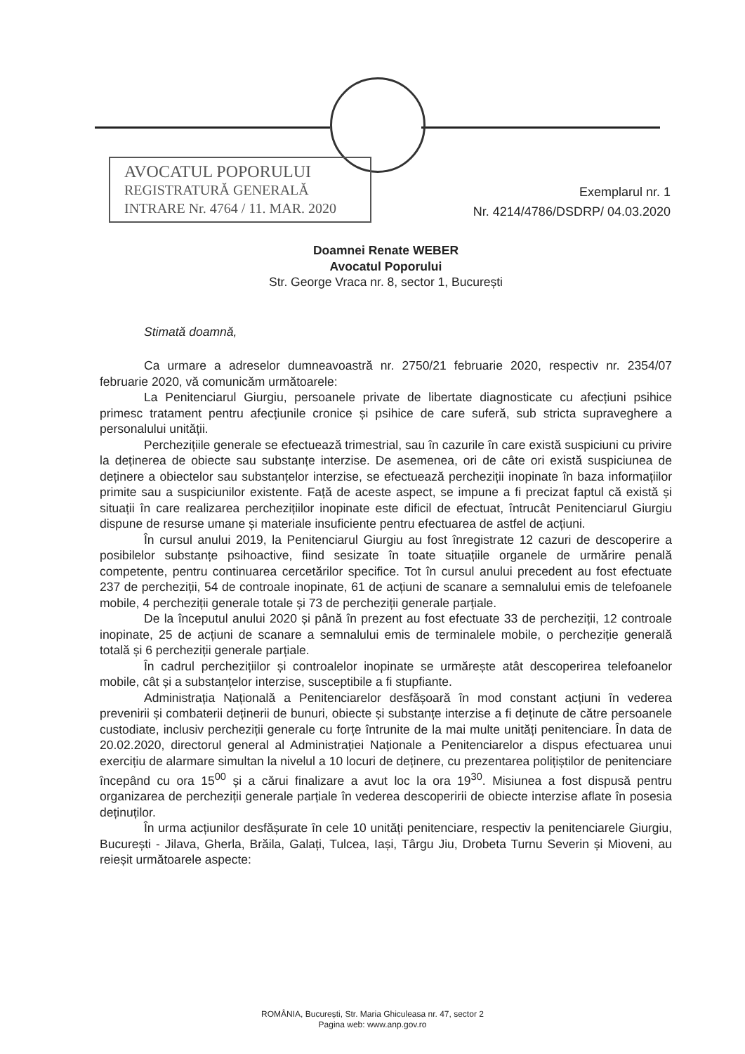AVOCATUL POPORULUI
REGISTRATURĂ GENERALĂ
INTRARE Nr. 4764 / 11. MAR. 2020
Exemplarul nr. 1
Nr. 4214/4786/DSDRP/ 04.03.2020
Doamnei Renate WEBER
Avocatul Poporului
Str. George Vraca nr. 8, sector 1, București
Stimată doamnă,
Ca urmare a adreselor dumneavoastră nr. 2750/21 februarie 2020, respectiv nr. 2354/07 februarie 2020, vă comunicăm următoarele:
La Penitenciarul Giurgiu, persoanele private de libertate diagnosticate cu afecțiuni psihice primesc tratament pentru afecțiunile cronice și psihice de care suferă, sub stricta supraveghere a personalului unității.
Perchezițiile generale se efectuează trimestrial, sau în cazurile în care există suspiciuni cu privire la deținerea de obiecte sau substanțe interzise. De asemenea, ori de câte ori există suspiciunea de deținere a obiectelor sau substanțelor interzise, se efectuează percheziții inopinate în baza informațiilor primite sau a suspiciunilor existente. Față de aceste aspect, se impune a fi precizat faptul că există și situații în care realizarea perchezițiilor inopinate este dificil de efectuat, întrucât Penitenciarul Giurgiu dispune de resurse umane și materiale insuficiente pentru efectuarea de astfel de acțiuni.
În cursul anului 2019, la Penitenciarul Giurgiu au fost înregistrate 12 cazuri de descoperire a posibilelor substanțe psihoactive, fiind sesizate în toate situațiile organele de urmărire penală competente, pentru continuarea cercetărilor specifice. Tot în cursul anului precedent au fost efectuate 237 de percheziții, 54 de controale inopinate, 61 de acțiuni de scanare a semnalului emis de telefoanele mobile, 4 percheziții generale totale și 73 de percheziții generale parțiale.
De la începutul anului 2020 și până în prezent au fost efectuate 33 de percheziții, 12 controale inopinate, 25 de acțiuni de scanare a semnalului emis de terminalele mobile, o percheziție generală totală și 6 percheziții generale parțiale.
În cadrul perchezițiilor și controalelor inopinate se urmărește atât descoperirea telefoanelor mobile, cât și a substanțelor interzise, susceptibile a fi stupfiante.
Administrația Națională a Penitenciarelor desfășoară în mod constant acțiuni în vederea prevenirii și combaterii deținerii de bunuri, obiecte și substanțe interzise a fi deținute de către persoanele custodiate, inclusiv percheziții generale cu forțe întrunite de la mai multe unități penitenciare. În data de 20.02.2020, directorul general al Administrației Naționale a Penitenciarelor a dispus efectuarea unui exercițiu de alarmare simultan la nivelul a 10 locuri de deținere, cu prezentarea polițiștilor de penitenciare începând cu ora 15<sup>00</sup> și a cărui finalizare a avut loc la ora 19<sup>30</sup>. Misiunea a fost dispusă pentru organizarea de percheziții generale parțiale în vederea descoperirii de obiecte interzise aflate în posesia deținuților.
În urma acțiunilor desfășurate în cele 10 unități penitenciare, respectiv la penitenciarele Giurgiu, București - Jilava, Gherla, Brăila, Galați, Tulcea, Iași, Târgu Jiu, Drobeta Turnu Severin și Mioveni, au reieșit următoarele aspecte:
ROMÂNIA, București, Str. Maria Ghiculeasa nr. 47, sector 2
Pagina web: www.anp.gov.ro